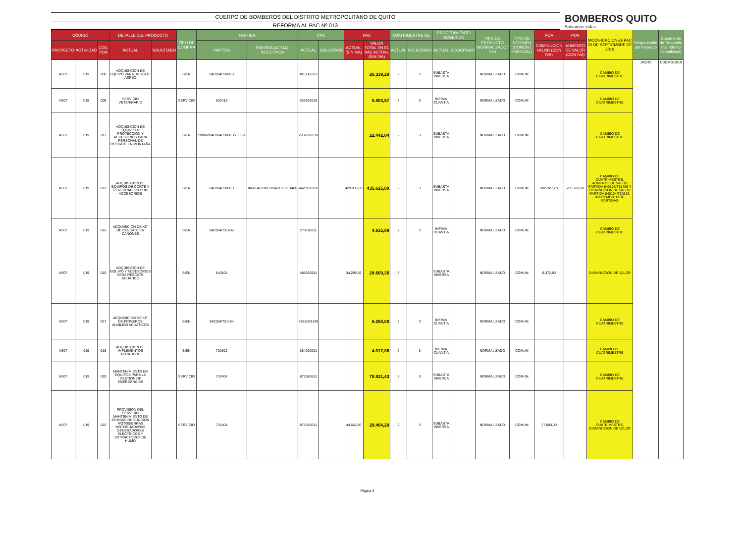CUERPO DE BOMBEROS DEL DISTRITO METROPOLITANO DE QUITO
REFORMA AL PAC Nº 013
BOMBEROS QUITO
Salvamos vidas
| CÓDIGO | | | DETALLE DEL PRODUCTO | | TIPO DE COMPRA | PARTIDA | | CPC | | PAC | | CUATRIMESTRE DE | | PROCEDIMIENTO SUGERIDO | | TIPO DE PRODUCTO (NORMALIZADO / NO) | TIPO DE RÉGIMEN (COMÚN / ESPECIAL) | POA | POA | MODIFICACIONES PAC 03 DE SEPTIEMBRE DE 2019 | Responsable del Proyecto | Documento de Respaldo (No. Memo de solicitud) |
| --- | --- | --- | --- | --- | --- | --- | --- | --- | --- | --- | --- | --- | --- | --- | --- | --- | --- | --- | --- | --- | --- | --- |
| PROYECTO | ACTIVIDAD | COD. POA | ACTUAL | SOLICITADO | | PARTIDA | PARTIDA ACTUAL SOLICITADA | ACTUAL | SOLICITADO | ACTUAL (SIN IVA) | VALOR TOTAL EN EL PAC ACTUAL (SIN IVA) | ACTUAL | SOLICITADO | ACTUAL | SOLICITADO | | | DISMINUCIÓN VALOR (CON IVA) | AUMENTO DE VALOR (CON IVA) | | | |
| AS07 | 019 | 006 | ADQUISICION DE EQUIPO PARA RESCATE AEREO | | BIEN | 840104/730813 | | 3815003117 | | | 26.339,29 | 2 | 3 | SUBASTA INVERSA | | NORMALIZADO | COMUN | | | CAMBIO DE CUATRIMESTRE | JACHO | CBDMQ-2019 |
| AS07 | 019 | 009 | SERVICIO VETERINARIO | | SERVICIO | 530415 | | 932900016 | | | 5.803,57 | 2 | 3 | INFIMA CUANTIA | | NORMALIZADO | COMUN | | | CAMBIO DE CUATRIMESTRE | | |
| AS07 | 019 | 011 | ADQUISICION DE EQUIPO DE PROTECCION Y ACCESORIOS PARA PERSONAL DE RESCATE EN MONTAÑA | | BIEN | 730802/840104/730813/730820 | | 2932000210 | | | 22.442,84 | 2 | 3 | SUBASTA INVERSA | | NORMALIZADO | COMUN | | | CAMBIO DE CUATRIMESTRE | | |
| AS07 | 019 | 012 | ADQUISICION DE EQUIPOS DE CORTE Y PERFORACION CON ACCESORIOS | | BIEN | 840104/730813 | 840104/730813/840106/731406 | 4423100112 | | 429.935,00 | 435.625,00 | 2 | 3 | SUBASTA INVERSA | | NORMALIZADO | COMUN | 282.327,20 | 288.700,00 | CAMBIO DE CUATRIMESTRE, AUMENTO DE VALOR PARTIDA 840106/731406 Y DISMINUCION DE VALOR PARTIDA 840104/730813, INCREMENTO DE PARTIDAS | | |
| AS07 | 019 | 016 | ADQUISICION DE KIT DE RESCATE EN CAÑONES | | BIEN | 840104/731406 | | 273100111 | | | 4.915,88 | 2 | 3 | INFIMA CUANTIA | | NORMALIZADO | COMUN | | | CAMBIO DE CUATRIMESTRE | | |
| AS07 | 019 | 015 | ADQUISICION DE EQUIPO Y ACCESORIOS PARA RESCATE ACUATICO | | BIEN | 840104 | | 481600911 | | 34.299,36 | 28.609,36 | 3 | | SUBASTA INVERSA | | NORMALIZADO | COMUN | 6.372,80 | | DISMINUCION DE VALOR | | |
| AS07 | 019 | 017 | ADQUISICION DE KIT DE PRIMEROS AUXILIOS ACUATICOS | | BIEN | 840104/731404 | | 4815009140 | | | 6.250,00 | 2 | 3 | INFIMA CUANTIA | | NORMALIZADO | COMUN | | | CAMBIO DE CUATRIMESTRE | | |
| AS07 | 019 | 018 | ADQUISICION DE IMPLEMENTOS ACUATICOS | | BIEN | 730802 | | 384200031 | | | 4.017,86 | 2 | 3 | INFIMA CUANTIA | | NORMALIZADO | COMUN | | | CAMBIO DE CUATRIMESTRE | | |
| AS07 | 019 | 020 | MANTENIMIENTO DE EQUIPOS PARA LA GESTION DE EMERGENCIAS | | SERVICIO | 730404 | | 871590611 | | | 78.821,43 | 2 | 3 | SUBASTA INVERSA | | NORMALIZADO | COMUN | | | CAMBIO DE CUATRIMESTRE | | |
| AS07 | 019 | 022 | PROVISION DEL SERVICIO MANTENIMIENTO DE BOMBAS DE SUCCION MOTOSIERRAS MOTOGUADAÑAS GENERADORES ELECTRICOS Y EXTRACTORES DE HUMO | | SERVICIO | 730404 | | 871590611 | | 44.642,86 | 29.464,29 | 2 | 3 | SUBASTA INVERSA | | NORMALIZADO | COMUN | 17.000,00 | | CAMBIO DE CUATRIMESTRE, DISMINUCION DE VALOR | | |
Página 3